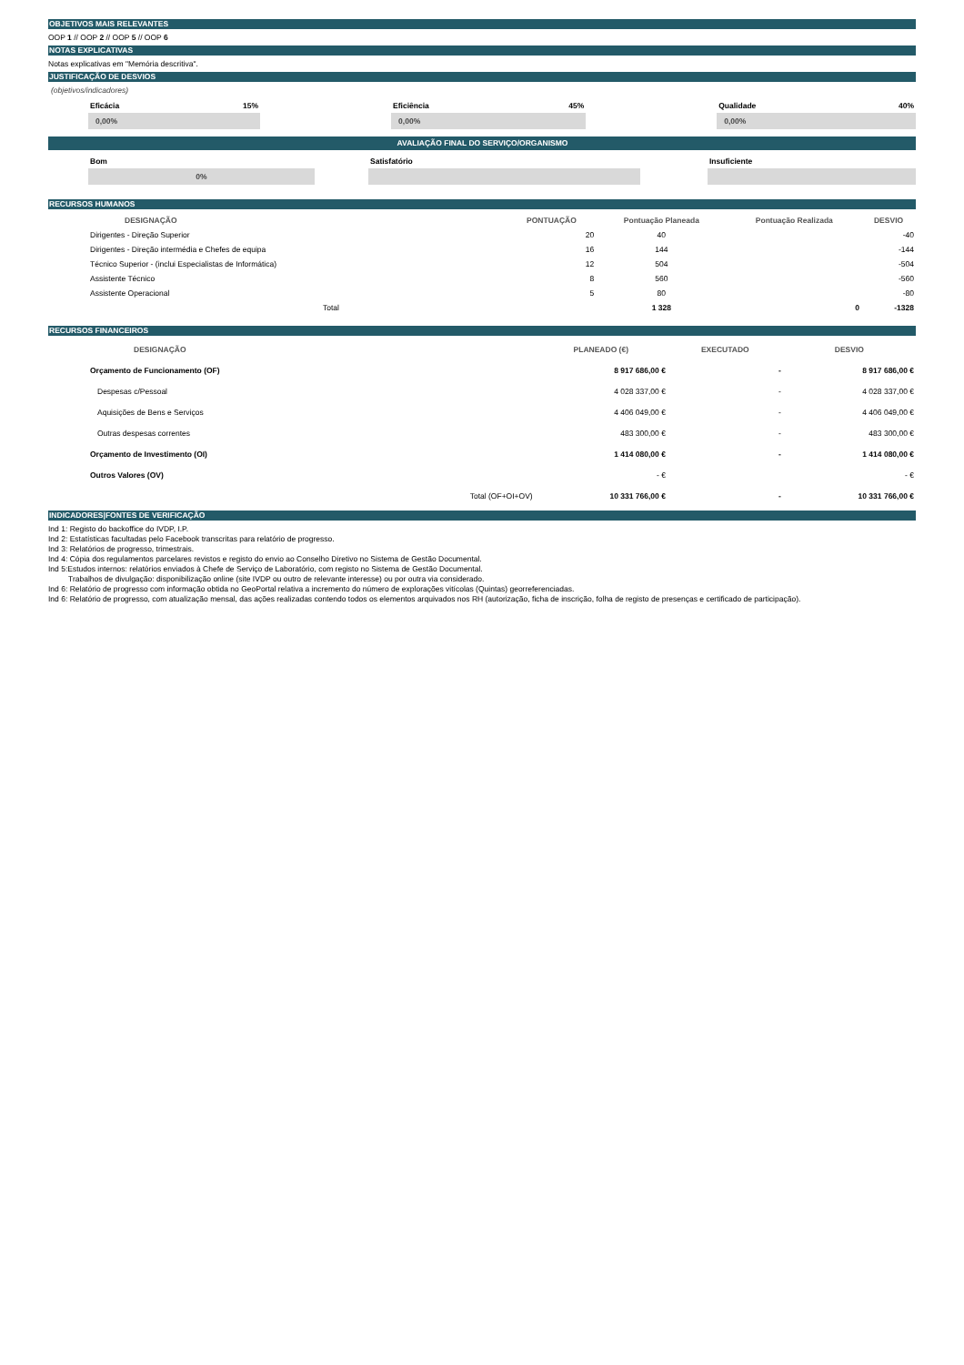OBJETIVOS MAIS RELEVANTES
OOP 1 // OOP 2 // OOP 5 // OOP 6
NOTAS EXPLICATIVAS
Notas explicativas em "Memória descritiva".
JUSTIFICAÇÃO DE DESVIOS
(objetivos/indicadores)
| | Eficácia | 15% | | Eficiência | 45% | | Qualidade | 40% |
| | 0,00% | | | 0,00% | | | 0,00% | |
AVALIAÇÃO FINAL DO SERVIÇO/ORGANISMO
| | Bom | | Satisfatório | | Insuficiente |
| | 0% | | | | |
RECURSOS HUMANOS
| | DESIGNAÇÃO | PONTUAÇÃO | Pontuação Planeada | Pontuação Realizada | DESVIO |
| | Dirigentes - Direção Superior | 20 | 40 | | -40 |
| | Dirigentes - Direção intermédia e Chefes de equipa | 16 | 144 | | -144 |
| | Técnico Superior - (inclui Especialistas de Informática) | 12 | 504 | | -504 |
| | Assistente Técnico | 8 | 560 | | -560 |
| | Assistente Operacional | 5 | 80 | | -80 |
| | Total | | 1 328 | 0 | -1328 |
RECURSOS FINANCEIROS
| | DESIGNAÇÃO | | PLANEADO (€) | EXECUTADO | DESVIO |
| | Orçamento de Funcionamento (OF) | | 8 917 686,00 € | - | 8 917 686,00 € |
| | Despesas c/Pessoal | | 4 028 337,00 € | - | 4 028 337,00 € |
| | Aquisições de Bens e Serviços | | 4 406 049,00 € | - | 4 406 049,00 € |
| | Outras despesas correntes | | 483 300,00 € | - | 483 300,00 € |
| | Orçamento de Investimento (OI) | | 1 414 080,00 € | - | 1 414 080,00 € |
| | Outros Valores (OV) | | - € | | - € |
| | | Total (OF+OI+OV) | 10 331 766,00 € | - | 10 331 766,00 € |
INDICADORES|FONTES DE VERIFICAÇÃO
Ind 1: Registo do backoffice do IVDP, I.P.
Ind 2: Estatísticas facultadas pelo Facebook transcritas para relatório de progresso.
Ind 3: Relatórios de progresso, trimestrais.
Ind 4: Cópia dos regulamentos parcelares revistos e registo do envio ao Conselho Diretivo no Sistema de Gestão Documental.
Ind 5:Estudos internos: relatórios enviados à Chefe de Serviço de Laboratório, com registo no Sistema de Gestão Documental.
Trabalhos de divulgação: disponibilização online (site IVDP ou outro de relevante interesse) ou por outra via considerado.
Ind 6: Relatório de progresso com informação obtida no GeoPortal relativa a incremento do número de explorações vitícolas (Quintas) georreferenciadas.
Ind 6: Relatório de progresso, com atualização mensal, das ações realizadas contendo todos os elementos arquivados nos RH (autorização, ficha de inscrição, folha de registo de presenças e certificado de participação).